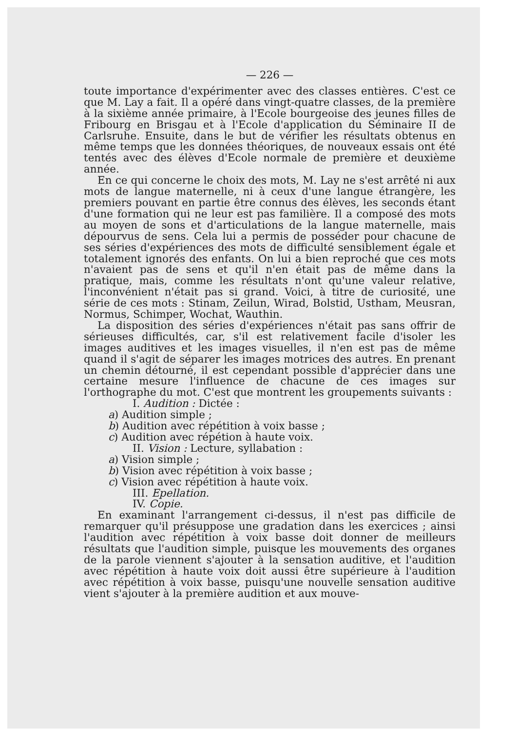— 226 —
toute importance d'expérimenter avec des classes entières. C'est ce que M. Lay a fait. Il a opéré dans vingt-quatre classes, de la première à la sixième année primaire, à l'Ecole bourgeoise des jeunes filles de Fribourg en Brisgau et à l'Ecole d'application du Séminaire II de Carlsruhe. Ensuite, dans le but de vérifier les résultats obtenus en même temps que les données théoriques, de nouveaux essais ont été tentés avec des élèves d'Ecole normale de première et deuxième année.
En ce qui concerne le choix des mots, M. Lay ne s'est arrêté ni aux mots de langue maternelle, ni à ceux d'une langue étrangère, les premiers pouvant en partie être connus des élèves, les seconds étant d'une formation qui ne leur est pas familière. Il a composé des mots au moyen de sons et d'articulations de la langue maternelle, mais dépourvus de sens. Cela lui a permis de posséder pour chacune de ses séries d'expériences des mots de difficulté sensiblement égale et totalement ignorés des enfants. On lui a bien reproché que ces mots n'avaient pas de sens et qu'il n'en était pas de même dans la pratique, mais, comme les résultats n'ont qu'une valeur relative, l'inconvénient n'était pas si grand. Voici, à titre de curiosité, une série de ces mots : Stinam, Zeilun, Wirad, Bolstid, Ustham, Meusran, Normus, Schimper, Wochat, Wauthin.
La disposition des séries d'expériences n'était pas sans offrir de sérieuses difficultés, car, s'il est relativement facile d'isoler les images auditives et les images visuelles, il n'en est pas de même quand il s'agit de séparer les images motrices des autres. En prenant un chemin détourné, il est cependant possible d'apprécier dans une certaine mesure l'influence de chacune de ces images sur l'orthographe du mot. C'est que montrent les groupements suivants :
I. Audition : Dictée :
a) Audition simple ;
b) Audition avec répétition à voix basse ;
c) Audition avec répétion à haute voix.
II. Vision : Lecture, syllabation :
a) Vision simple ;
b) Vision avec répétition à voix basse ;
c) Vision avec répétition à haute voix.
III. Epellation.
IV. Copie.
En examinant l'arrangement ci-dessus, il n'est pas difficile de remarquer qu'il présuppose une gradation dans les exercices ; ainsi l'audition avec répétition à voix basse doit donner de meilleurs résultats que l'audition simple, puisque les mouvements des organes de la parole viennent s'ajouter à la sensation auditive, et l'audition avec répétition à haute voix doit aussi être supérieure à l'audition avec répétition à voix basse, puisqu'une nouvelle sensation auditive vient s'ajouter à la première audition et aux mouve-